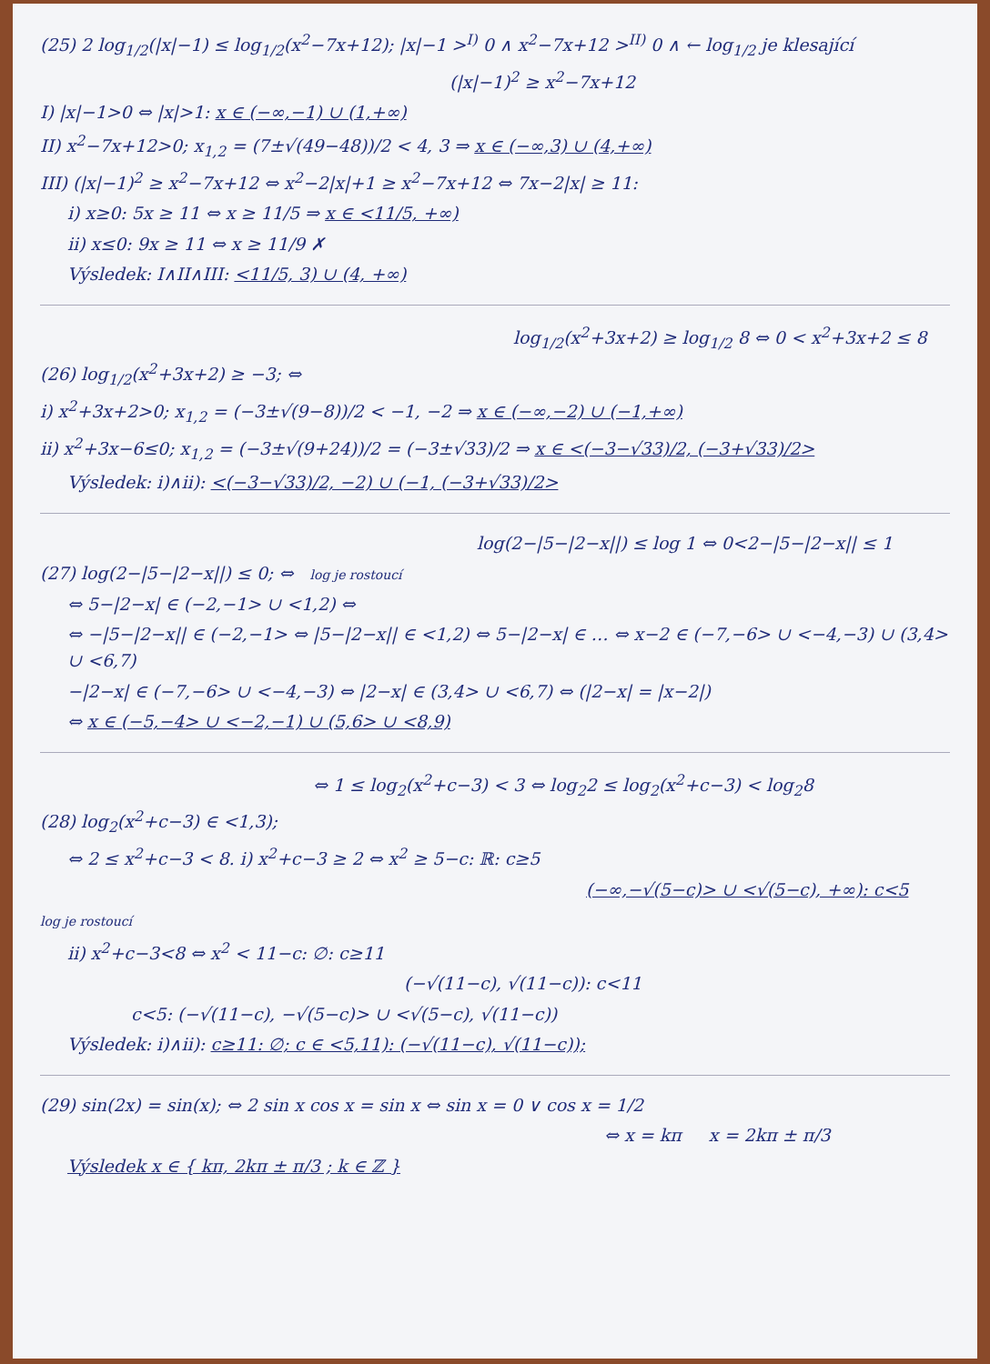(25) 2 log<sub>1/2</sub>(|x|−1) ≤ log<sub>1/2</sub>(x<sup>2</sup>−7x+12); |x|−1 ><sup>I)</sup> 0 ∧ x<sup>2</sup>−7x+12 ><sup>II)</sup> 0 ∧ ← log<sub>1/2</sub> je klesající
(|x|−1)<sup>2</sup> ≥ x<sup>2</sup>−7x+12
I) |x|−1>0 ⇔ |x|>1: x ∈ (−∞,−1) ∪ (1,+∞)
II) x<sup>2</sup>−7x+12>0; x<sub>1,2</sub> = (7±√(49−48))/2 < 4, 3 ⇒ x ∈ (−∞,3) ∪ (4,+∞)
III) (|x|−1)<sup>2</sup> ≥ x<sup>2</sup>−7x+12 ⇔ x<sup>2</sup>−2|x|+1 ≥ x<sup>2</sup>−7x+12 ⇔ 7x−2|x| ≥ 11:
i) x≥0: 5x ≥ 11 ⇔ x ≥ 11/5 ⇒ x ∈ <11/5, +∞)
ii) x≤0: 9x ≥ 11 ⇔ x ≥ 11/9 ✗
Výsledek: I∧II∧III: <11/5, 3) ∪ (4, +∞)
log<sub>1/2</sub>(x<sup>2</sup>+3x+2) ≥ log<sub>1/2</sub> 8 ⇔ 0 < x<sup>2</sup>+3x+2 ≤ 8
(26) log<sub>1/2</sub>(x<sup>2</sup>+3x+2) ≥ −3; ⇔
i) x<sup>2</sup>+3x+2>0; x<sub>1,2</sub> = (−3±√(9−8))/2 < −1, −2 ⇒ x ∈ (−∞,−2) ∪ (−1,+∞)
ii) x<sup>2</sup>+3x−6≤0; x<sub>1,2</sub> = (−3±√(9+24))/2 = (−3±√33)/2 ⇒ x ∈ <(−3−√33)/2, (−3+√33)/2>
Výsledek: i)∧ii): <(−3−√33)/2, −2) ∪ (−1, (−3+√33)/2>
log(2−|5−|2−x||) ≤ log 1 ⇔ 0<2−|5−|2−x|| ≤ 1
(27) log(2−|5−|2−x||) ≤ 0; ⇔ log je rostoucí
⇔ 5−|2−x| ∈ (−2,−1> ∪ <1,2) ⇔
⇔ −|5−|2−x|| ∈ (−2,−1> ⇔ |5−|2−x|| ∈ <1,2) ⇔ 5−|2−x| ∈ … ⇔ x−2 ∈ (−7,−6> ∪ <−4,−3) ∪ (3,4> ∪ <6,7)
−|2−x| ∈ (−7,−6> ∪ <−4,−3) ⇔ |2−x| ∈ (3,4> ∪ <6,7) ⇔ (|2−x| = |x−2|)
⇔ x ∈ (−5,−4> ∪ <−2,−1) ∪ (5,6> ∪ <8,9)
⇔ 1 ≤ log<sub>2</sub>(x<sup>2</sup>+c−3) < 3 ⇔ log<sub>2</sub>2 ≤ log<sub>2</sub>(x<sup>2</sup>+c−3) < log<sub>2</sub>8
(28) log<sub>2</sub>(x<sup>2</sup>+c−3) ∈ <1,3);
⇔ 2 ≤ x<sup>2</sup>+c−3 < 8. i) x<sup>2</sup>+c−3 ≥ 2 ⇔ x<sup>2</sup> ≥ 5−c: ℝ: c≥5
(−∞,−√(5−c)> ∪ <√(5−c), +∞): c<5
log je rostoucí
ii) x<sup>2</sup>+c−3<8 ⇔ x<sup>2</sup> < 11−c: ∅: c≥11
(−√(11−c), √(11−c)): c<11
c<5: (−√(11−c), −√(5−c)> ∪ <√(5−c), √(11−c))
Výsledek: i)∧ii): c≥11: ∅; c ∈ <5,11): (−√(11−c), √(11−c));
(29) sin(2x) = sin(x); ⇔ 2 sin x cos x = sin x ⇔ sin x = 0 ∨ cos x = 1/2
⇔ x = kπ x = 2kπ ± π/3
Výsledek x ∈ { kπ, 2kπ ± π/3 ; k ∈ ℤ }